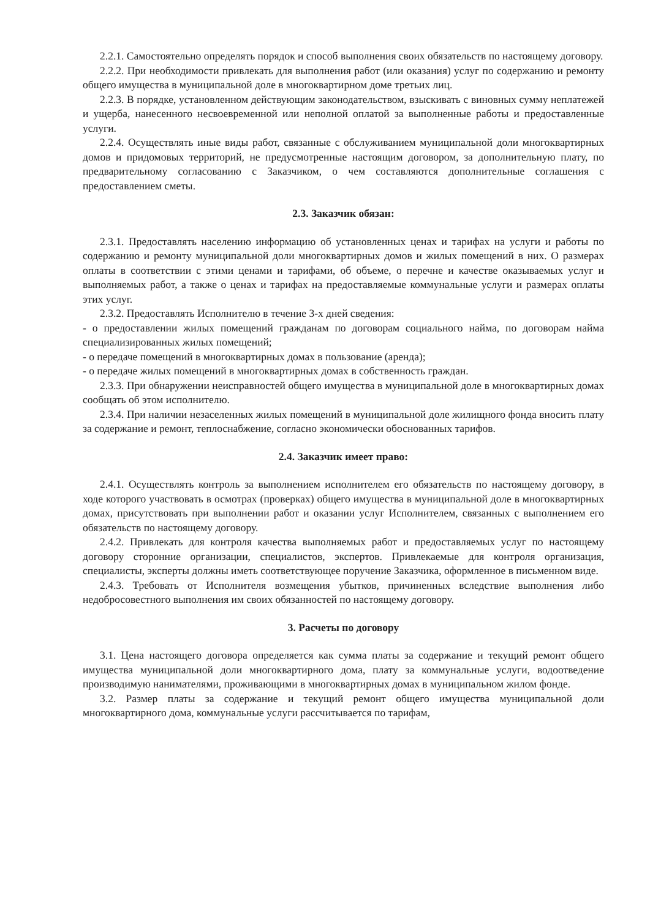2.2.1. Самостоятельно определять порядок и способ выполнения своих обязательств по настоящему договору.
2.2.2. При необходимости привлекать для выполнения работ (или оказания) услуг по содержанию и ремонту общего имущества в муниципальной доле в многоквартирном доме третьих лиц.
2.2.3. В порядке, установленном действующим законодательством, взыскивать с виновных сумму неплатежей и ущерба, нанесенного несвоевременной или неполной оплатой за выполненные работы и предоставленные услуги.
2.2.4. Осуществлять иные виды работ, связанные с обслуживанием муниципальной доли многоквартирных домов и придомовых территорий, не предусмотренные настоящим договором, за дополнительную плату, по предварительному согласованию с Заказчиком, о чем составляются дополнительные соглашения с предоставлением сметы.
2.3. Заказчик обязан:
2.3.1. Предоставлять населению информацию об установленных ценах и тарифах на услуги и работы по содержанию и ремонту муниципальной доли многоквартирных домов и жилых помещений в них. О размерах оплаты в соответствии с этими ценами и тарифами, об объеме, о перечне и качестве оказываемых услуг и выполняемых работ, а также о ценах и тарифах на предоставляемые коммунальные услуги и размерах оплаты этих услуг.
2.3.2. Предоставлять Исполнителю в течение 3-х дней сведения:
- о предоставлении жилых помещений гражданам по договорам социального найма, по договорам найма специализированных жилых помещений;
- о передаче помещений в многоквартирных домах в пользование (аренда);
- о передаче жилых помещений в многоквартирных домах в собственность граждан.
2.3.3. При обнаружении неисправностей общего имущества в муниципальной доле в многоквартирных домах сообщать об этом исполнителю.
2.3.4. При наличии незаселенных жилых помещений в муниципальной доле жилищного фонда вносить плату за содержание и ремонт, теплоснабжение, согласно экономически обоснованных тарифов.
2.4. Заказчик имеет право:
2.4.1. Осуществлять контроль за выполнением исполнителем его обязательств по настоящему договору, в ходе которого участвовать в осмотрах (проверках) общего имущества в муниципальной доле в многоквартирных домах, присутствовать при выполнении работ и оказании услуг Исполнителем, связанных с выполнением его обязательств по настоящему договору.
2.4.2. Привлекать для контроля качества выполняемых работ и предоставляемых услуг по настоящему договору сторонние организации, специалистов, экспертов. Привлекаемые для контроля организация, специалисты, эксперты должны иметь соответствующее поручение Заказчика, оформленное в письменном виде.
2.4.3. Требовать от Исполнителя возмещения убытков, причиненных вследствие выполнения либо недобросовестного выполнения им своих обязанностей по настоящему договору.
3. Расчеты по договору
3.1. Цена настоящего договора определяется как сумма платы за содержание и текущий ремонт общего имущества муниципальной доли многоквартирного дома, плату за коммунальные услуги, водоотведение производимую нанимателями, проживающими в многоквартирных домах в муниципальном жилом фонде.
3.2. Размер платы за содержание и текущий ремонт общего имущества муниципальной доли многоквартирного дома, коммунальные услуги рассчитывается по тарифам,